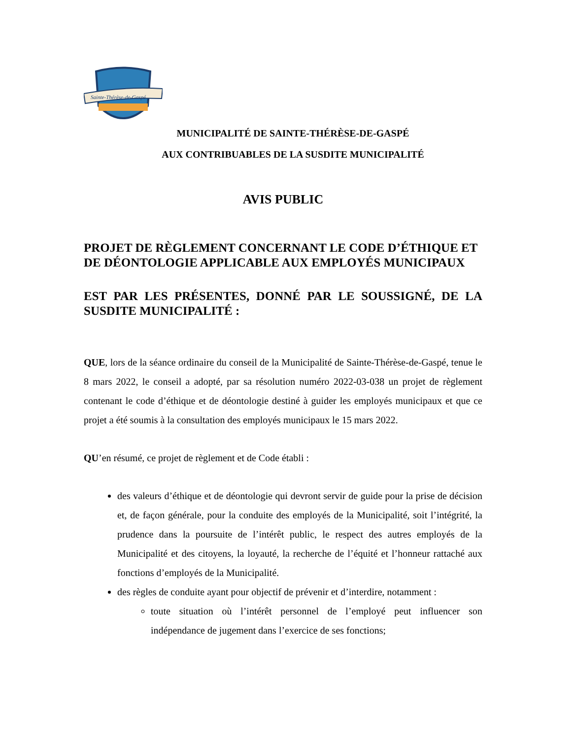Sainte-Thérèse-de-Gaspé
MUNICIPALITÉ DE SAINTE-THÉRÈSE-DE-GASPÉ
AUX CONTRIBUABLES DE LA SUSDITE MUNICIPALITÉ
AVIS PUBLIC
PROJET DE RÈGLEMENT CONCERNANT LE CODE D’ÉTHIQUE ET DE DÉONTOLOGIE APPLICABLE AUX EMPLOYÉS MUNICIPAUX
EST PAR LES PRÉSENTES, DONNÉ PAR LE SOUSSIGNÉ, DE LA SUSDITE MUNICIPALITÉ :
QUE, lors de la séance ordinaire du conseil de la Municipalité de Sainte-Thérèse-de-Gaspé, tenue le 8 mars 2022, le conseil a adopté, par sa résolution numéro 2022-03-038 un projet de règlement contenant le code d’éthique et de déontologie destiné à guider les employés municipaux et que ce projet a été soumis à la consultation des employés municipaux le 15 mars 2022.
QU’en résumé, ce projet de règlement et de Code établi :
des valeurs d’éthique et de déontologie qui devront servir de guide pour la prise de décision et, de façon générale, pour la conduite des employés de la Municipalité, soit l’intégrité, la prudence dans la poursuite de l’intérêt public, le respect des autres employés de la Municipalité et des citoyens, la loyauté, la recherche de l’équité et l’honneur rattaché aux fonctions d’employés de la Municipalité.
des règles de conduite ayant pour objectif de prévenir et d’interdire, notamment :
toute situation où l’intérêt personnel de l’employé peut influencer son indépendance de jugement dans l’exercice de ses fonctions;